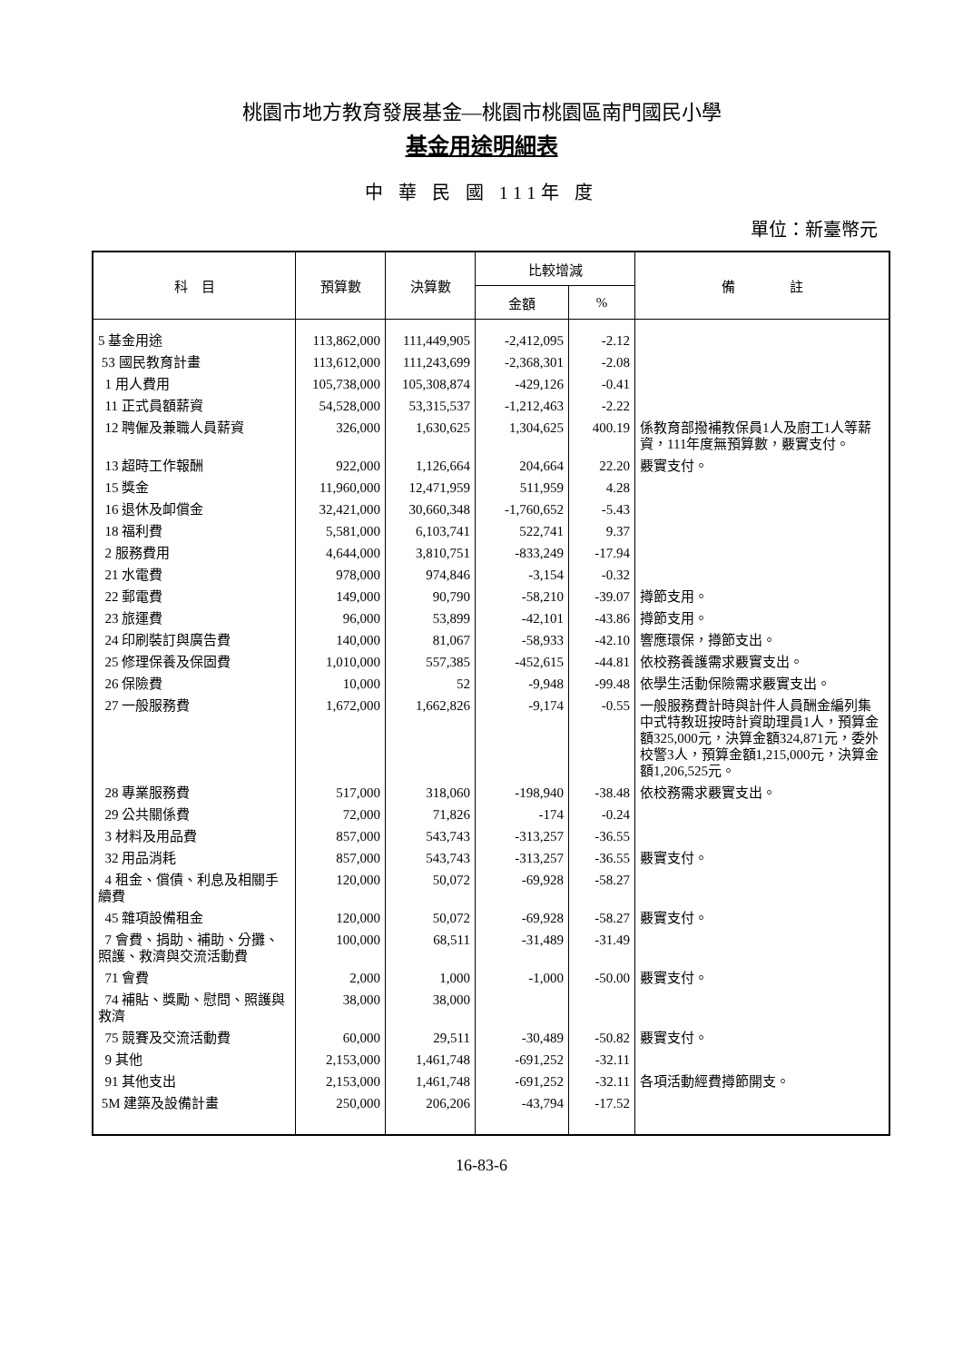桃園市地方教育發展基金—桃園市桃園區南門國民小學
基金用途明細表
中 華 民 國 111年 度
單位：新臺幣元
| 科 目 | 預算數 | 決算數 | 比較增減 | | 備 註 |
| --- | --- | --- | --- | --- | --- |
| | | | 金額 | % | |
| 5 基金用途 | 113,862,000 | 111,449,905 | -2,412,095 | -2.12 | |
| 53 國民教育計畫 | 113,612,000 | 111,243,699 | -2,368,301 | -2.08 | |
| 1 用人費用 | 105,738,000 | 105,308,874 | -429,126 | -0.41 | |
| 11 正式員額薪資 | 54,528,000 | 53,315,537 | -1,212,463 | -2.22 | |
| 12 聘僱及兼職人員薪資 | 326,000 | 1,630,625 | 1,304,625 | 400.19 | 係教育部撥補教保員1人及廚工1人等薪資，111年度無預算數，覈實支付。 |
| 13 超時工作報酬 | 922,000 | 1,126,664 | 204,664 | 22.20 | 覈實支付。 |
| 15 獎金 | 11,960,000 | 12,471,959 | 511,959 | 4.28 | |
| 16 退休及卹償金 | 32,421,000 | 30,660,348 | -1,760,652 | -5.43 | |
| 18 福利費 | 5,581,000 | 6,103,741 | 522,741 | 9.37 | |
| 2 服務費用 | 4,644,000 | 3,810,751 | -833,249 | -17.94 | |
| 21 水電費 | 978,000 | 974,846 | -3,154 | -0.32 | |
| 22 郵電費 | 149,000 | 90,790 | -58,210 | -39.07 | 撙節支用。 |
| 23 旅運費 | 96,000 | 53,899 | -42,101 | -43.86 | 撙節支用。 |
| 24 印刷裝訂與廣告費 | 140,000 | 81,067 | -58,933 | -42.10 | 響應環保，撙節支出。 |
| 25 修理保養及保固費 | 1,010,000 | 557,385 | -452,615 | -44.81 | 依校務養護需求覈實支出。 |
| 26 保險費 | 10,000 | 52 | -9,948 | -99.48 | 依學生活動保險需求覈實支出。 |
| 27 一般服務費 | 1,672,000 | 1,662,826 | -9,174 | -0.55 | 一般服務費計時與計件人員酬金編列集中式特教班按時計資助理員1人，預算金額325,000元，決算金額324,871元，委外校警3人，預算金額1,215,000元，決算金額1,206,525元。 |
| 28 專業服務費 | 517,000 | 318,060 | -198,940 | -38.48 | 依校務需求覈實支出。 |
| 29 公共關係費 | 72,000 | 71,826 | -174 | -0.24 | |
| 3 材料及用品費 | 857,000 | 543,743 | -313,257 | -36.55 | |
| 32 用品消耗 | 857,000 | 543,743 | -313,257 | -36.55 | 覈實支付。 |
| 4 租金、償債、利息及相關手續費 | 120,000 | 50,072 | -69,928 | -58.27 | |
| 45 雜項設備租金 | 120,000 | 50,072 | -69,928 | -58.27 | 覈實支付。 |
| 7 會費、捐助、補助、分攤、照護、救濟與交流活動費 | 100,000 | 68,511 | -31,489 | -31.49 | |
| 71 會費 | 2,000 | 1,000 | -1,000 | -50.00 | 覈實支付。 |
| 74 補貼、獎勵、慰問、照護與救濟 | 38,000 | 38,000 | | | |
| 75 競賽及交流活動費 | 60,000 | 29,511 | -30,489 | -50.82 | 覈實支付。 |
| 9 其他 | 2,153,000 | 1,461,748 | -691,252 | -32.11 | |
| 91 其他支出 | 2,153,000 | 1,461,748 | -691,252 | -32.11 | 各項活動經費撙節開支。 |
| 5M 建築及設備計畫 | 250,000 | 206,206 | -43,794 | -17.52 | |
16-83-6